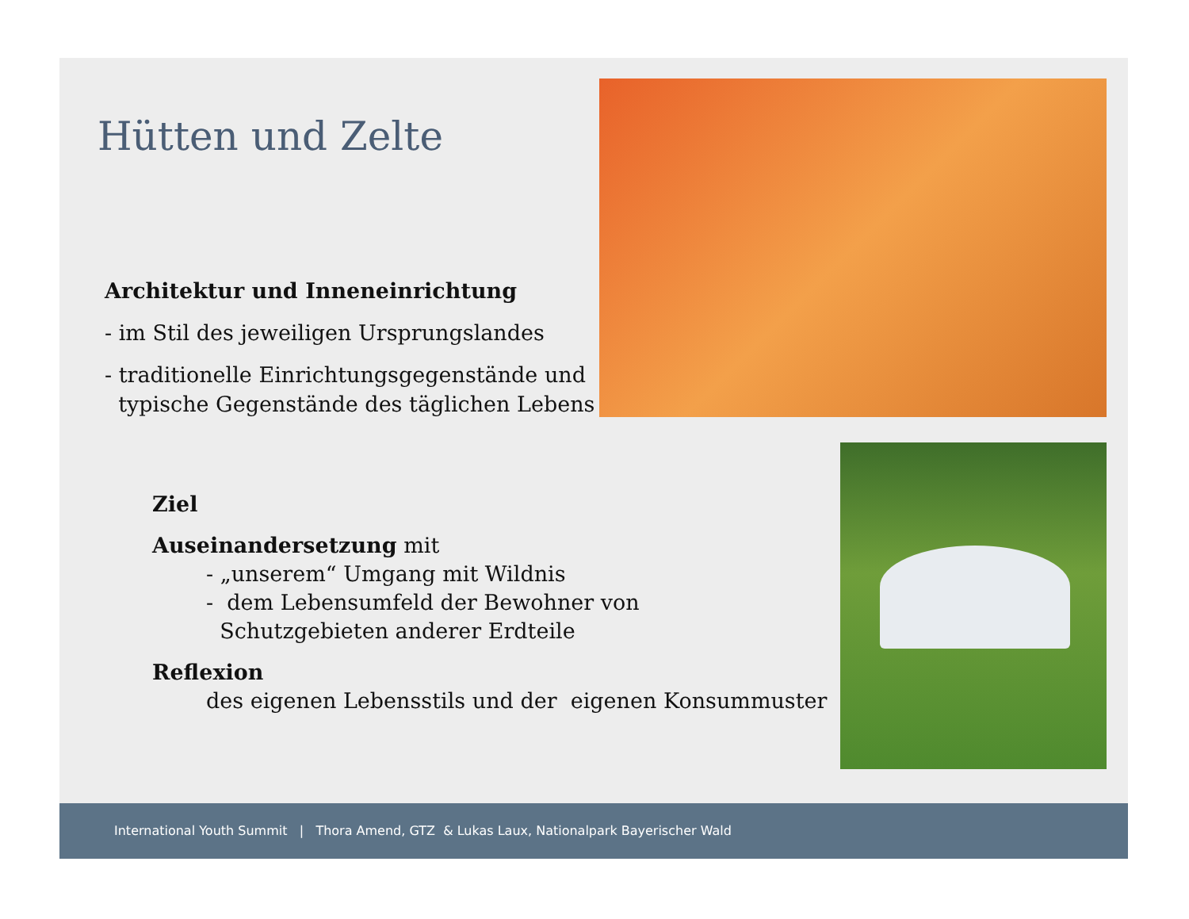Hütten und Zelte
Architektur und Inneneinrichtung
- im Stil des jeweiligen Ursprungslandes
- traditionelle Einrichtungsgegenstände und
typische Gegenstände des täglichen Lebens
Ziel
Auseinandersetzung mit
- „unserem“ Umgang mit Wildnis
- dem Lebensumfeld der Bewohner von
Schutzgebieten anderer Erdteile
Reflexion
des eigenen Lebensstils und der eigenen Konsummuster
International Youth Summit | Thora Amend, GTZ & Lukas Laux, Nationalpark Bayerischer Wald